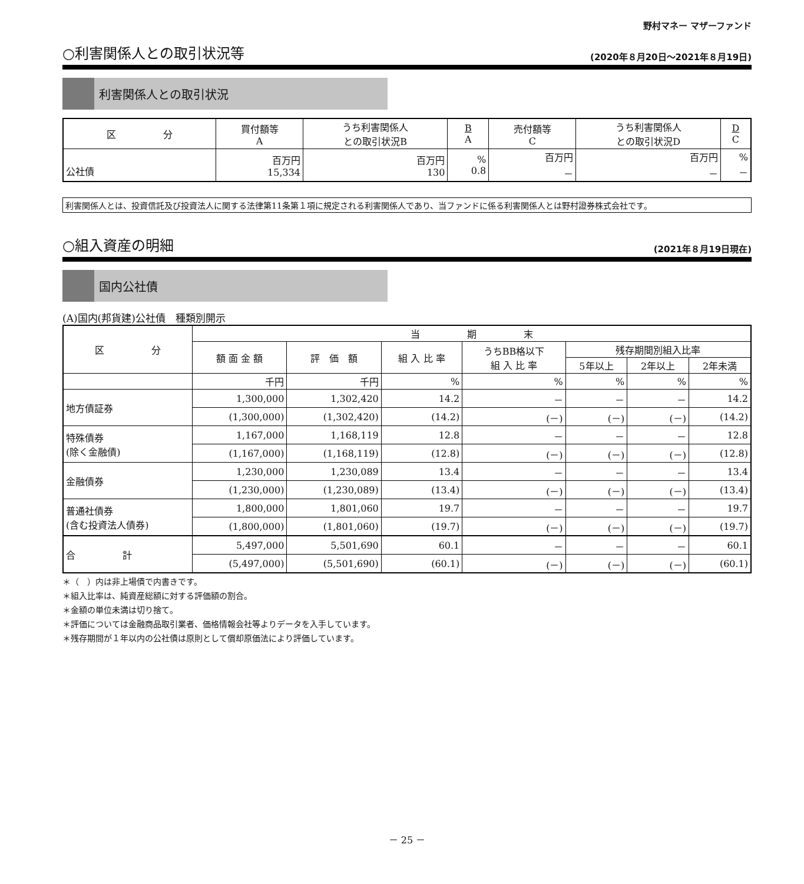野村マネー マザーファンド
○利害関係人との取引状況等
(2020年８月20日～2021年８月19日)
利害関係人との取引状況
| 区 分 | 買付額等 A | うち利害関係人 との取引状況B | B A | 売付額等 C | うち利害関係人 との取引状況D | D C |
| --- | --- | --- | --- | --- | --- | --- |
| 公社債 | 百万円 15,334 | 百万円 130 | % 0.8 | 百万円 － | 百万円 － | % － |
利害関係人とは、投資信託及び投資法人に関する法律第11条第１項に規定される利害関係人であり、当ファンドに係る利害関係人とは野村證券株式会社です。
○組入資産の明細
(2021年８月19日現在)
国内公社債
(A)国内(邦貨建)公社債　種類別開示
| 区 分 | 当 期 末 | | | | | | |
| --- | --- | --- | --- | --- | --- | --- | --- |
| | 額 面 金 額 | 評 価 額 | 組 入 比 率 | うちBB格以下 組 入 比 率 | 残存期間別組入比率 | | |
| | | | | | 5年以上 | 2年以上 | 2年未満 |
| | 千円 | 千円 | % | % | % | % | % |
| 地方債証券 | 1,300,000 | 1,302,420 | 14.2 | － | － | － | 14.2 |
| | (1,300,000) | (1,302,420) | (14.2) | (－) | (－) | (－) | (14.2) |
| 特殊債券 (除く金融債) | 1,167,000 | 1,168,119 | 12.8 | － | － | － | 12.8 |
| | (1,167,000) | (1,168,119) | (12.8) | (－) | (－) | (－) | (12.8) |
| 金融債券 | 1,230,000 | 1,230,089 | 13.4 | － | － | － | 13.4 |
| | (1,230,000) | (1,230,089) | (13.4) | (－) | (－) | (－) | (13.4) |
| 普通社債券 (含む投資法人債券) | 1,800,000 | 1,801,060 | 19.7 | － | － | － | 19.7 |
| | (1,800,000) | (1,801,060) | (19.7) | (－) | (－) | (－) | (19.7) |
| 合 計 | 5,497,000 | 5,501,690 | 60.1 | － | － | － | 60.1 |
| | (5,497,000) | (5,501,690) | (60.1) | (－) | (－) | (－) | (60.1) |
＊（　）内は非上場債で内書きです。
＊組入比率は、純資産総額に対する評価額の割合。
＊金額の単位未満は切り捨て。
＊評価については金融商品取引業者、価格情報会社等よりデータを入手しています。
＊残存期間が１年以内の公社債は原則として償却原価法により評価しています。
－ 25 －